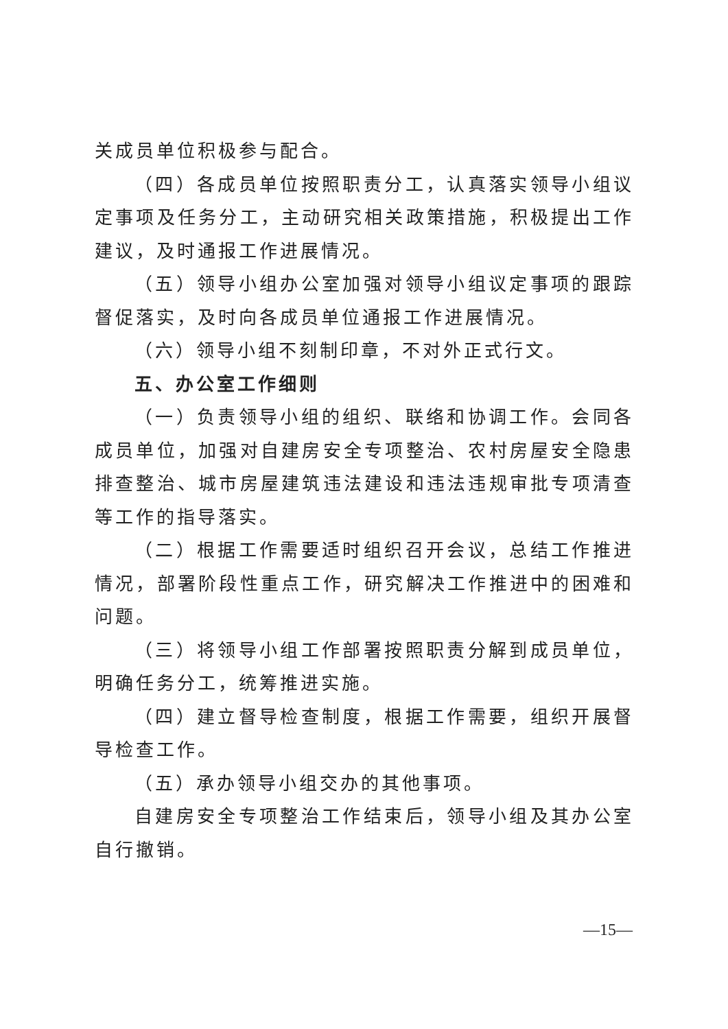关成员单位积极参与配合。
（四）各成员单位按照职责分工，认真落实领导小组议定事项及任务分工，主动研究相关政策措施，积极提出工作建议，及时通报工作进展情况。
（五）领导小组办公室加强对领导小组议定事项的跟踪督促落实，及时向各成员单位通报工作进展情况。
（六）领导小组不刻制印章，不对外正式行文。
五、办公室工作细则
（一）负责领导小组的组织、联络和协调工作。会同各成员单位，加强对自建房安全专项整治、农村房屋安全隐患排查整治、城市房屋建筑违法建设和违法违规审批专项清查等工作的指导落实。
（二）根据工作需要适时组织召开会议，总结工作推进情况，部署阶段性重点工作，研究解决工作推进中的困难和问题。
（三）将领导小组工作部署按照职责分解到成员单位，明确任务分工，统筹推进实施。
（四）建立督导检查制度，根据工作需要，组织开展督导检查工作。
（五）承办领导小组交办的其他事项。
自建房安全专项整治工作结束后，领导小组及其办公室自行撤销。
—15—